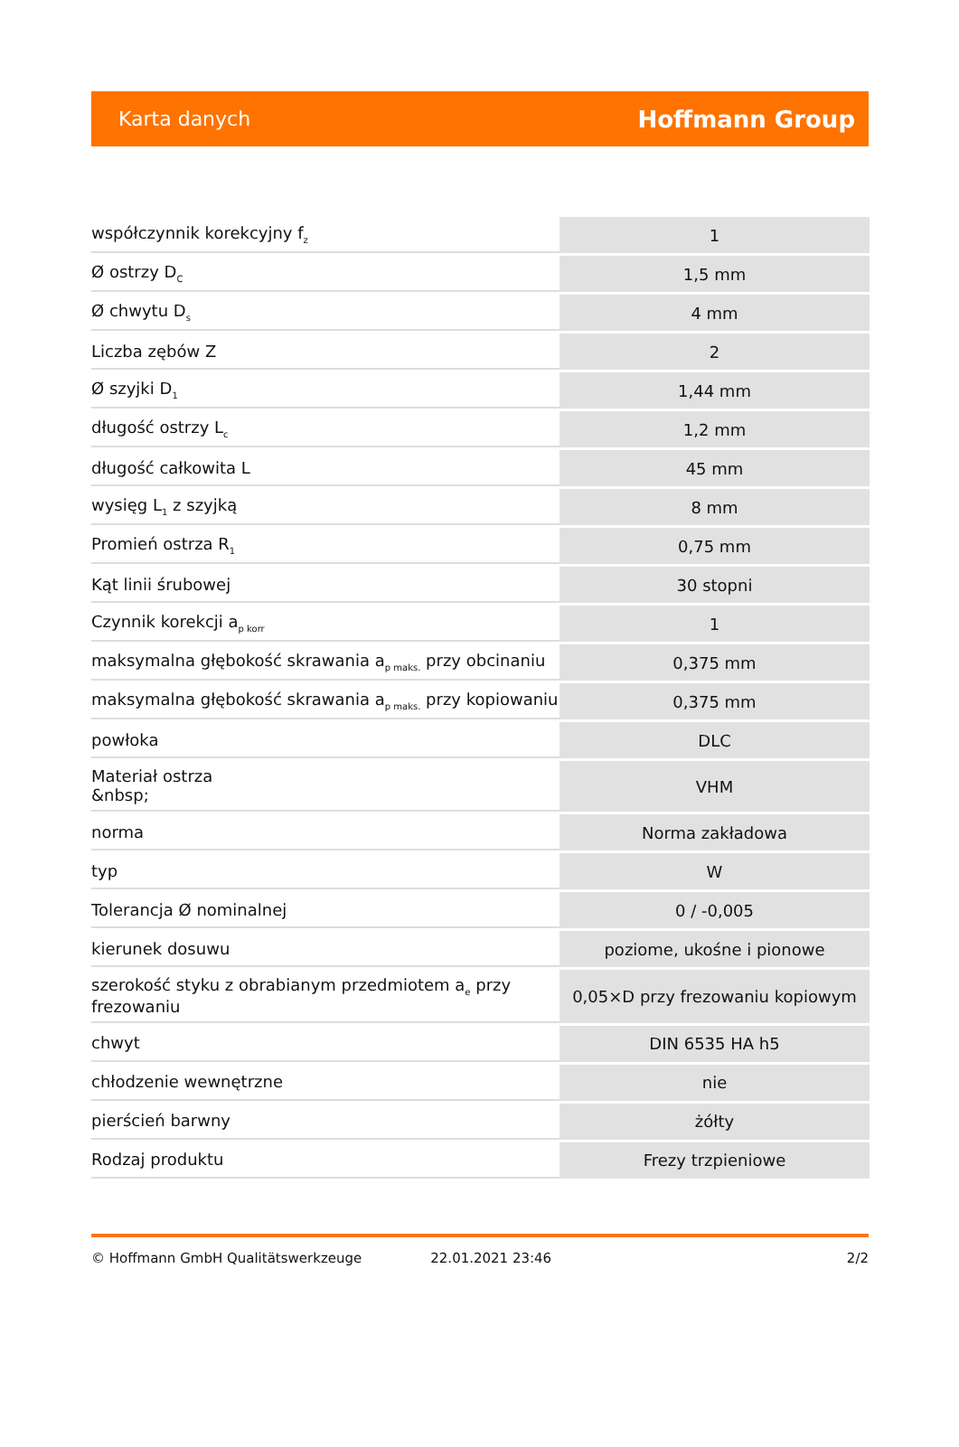Karta danych Hoffmann Group
| współczynnik korekcyjny f<sub>z</sub> | 1 |
| Ø ostrzy D<sub>C</sub> | 1,5 mm |
| Ø chwytu D<sub>s</sub> | 4 mm |
| Liczba zębów Z | 2 |
| Ø szyjki D<sub>1</sub> | 1,44 mm |
| długość ostrzy L<sub>c</sub> | 1,2 mm |
| długość całkowita L | 45 mm |
| wysięg L<sub>1</sub> z szyjką | 8 mm |
| Promień ostrza R<sub>1</sub> | 0,75 mm |
| Kąt linii śrubowej | 30 stopni |
| Czynnik korekcji a<sub>p korr</sub> | 1 |
| maksymalna głębokość skrawania a<sub>p maks.</sub> przy obcinaniu | 0,375 mm |
| maksymalna głębokość skrawania a<sub>p maks.</sub> przy kopiowaniu | 0,375 mm |
| powłoka | DLC |
| Materiał ostrza &nbsp; | VHM |
| norma | Norma zakładowa |
| typ | W |
| Tolerancja Ø nominalnej | 0 / -0,005 |
| kierunek dosuwu | poziome, ukośne i pionowe |
| szerokość styku z obrabianym przedmiotem a<sub>e</sub> przy frezowaniu | 0,05×D przy frezowaniu kopiowym |
| chwyt | DIN 6535 HA h5 |
| chłodzenie wewnętrzne | nie |
| pierścień barwny | żółty |
| Rodzaj produktu | Frezy trzpieniowe |
© Hoffmann GmbH Qualitätswerkzeuge 22.01.2021 23:46 2/2